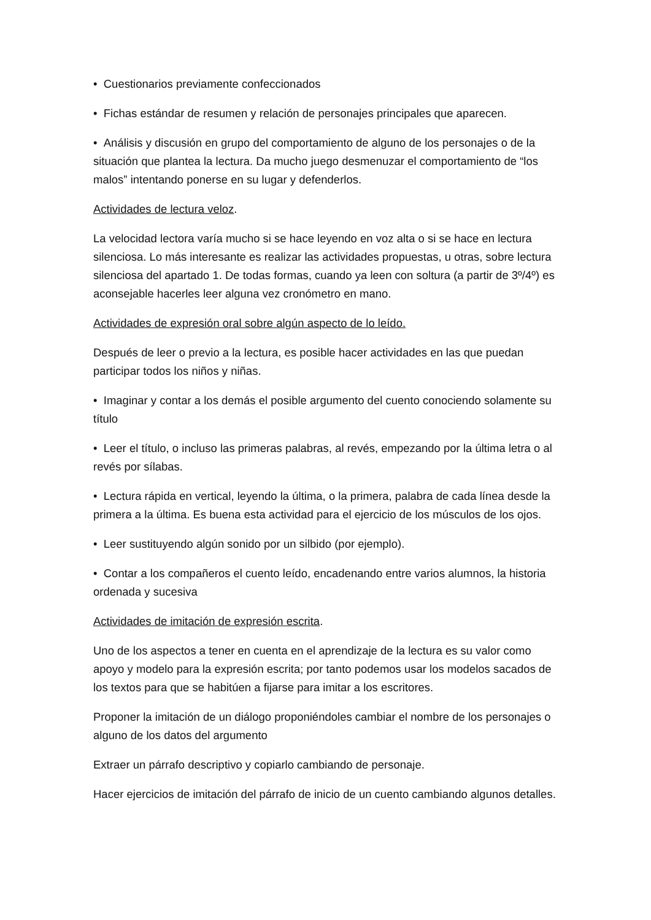• Cuestionarios previamente confeccionados
• Fichas estándar de resumen y relación de personajes principales que aparecen.
• Análisis y discusión en grupo del comportamiento de alguno de los personajes o de la situación que plantea la lectura. Da mucho juego desmenuzar el comportamiento de “los malos” intentando ponerse en su lugar y defenderlos.
Actividades de lectura veloz.
La velocidad lectora varía mucho si se hace leyendo en voz alta o si se hace en lectura silenciosa. Lo más interesante es realizar las actividades propuestas, u otras, sobre lectura silenciosa del apartado 1. De todas formas, cuando ya leen con soltura (a partir de 3º/4º) es aconsejable hacerles leer alguna vez cronómetro en mano.
Actividades de expresión oral sobre algún aspecto de lo leído.
Después de leer o previo a la lectura, es posible hacer actividades en las que puedan participar todos los niños y niñas.
• Imaginar y contar a los demás el posible argumento del cuento conociendo solamente su título
• Leer el título, o incluso las primeras palabras, al revés, empezando por la última letra o al revés por sílabas.
• Lectura rápida en vertical, leyendo la última, o la primera, palabra de cada línea desde la primera a la última. Es buena esta actividad para el ejercicio de los músculos de los ojos.
• Leer sustituyendo algún sonido por un silbido (por ejemplo).
• Contar a los compañeros el cuento leído, encadenando entre varios alumnos, la historia ordenada y sucesiva
Actividades de imitación de expresión escrita.
Uno de los aspectos a tener en cuenta en el aprendizaje de la lectura es su valor como apoyo y modelo para la expresión escrita; por tanto podemos usar los modelos sacados de los textos para que se habitúen a fijarse para imitar a los escritores.
Proponer la imitación de un diálogo proponiéndoles cambiar el nombre de los personajes o alguno de los datos del argumento
Extraer un párrafo descriptivo y copiarlo cambiando de personaje.
Hacer ejercicios de imitación del párrafo de inicio de un cuento cambiando algunos detalles.